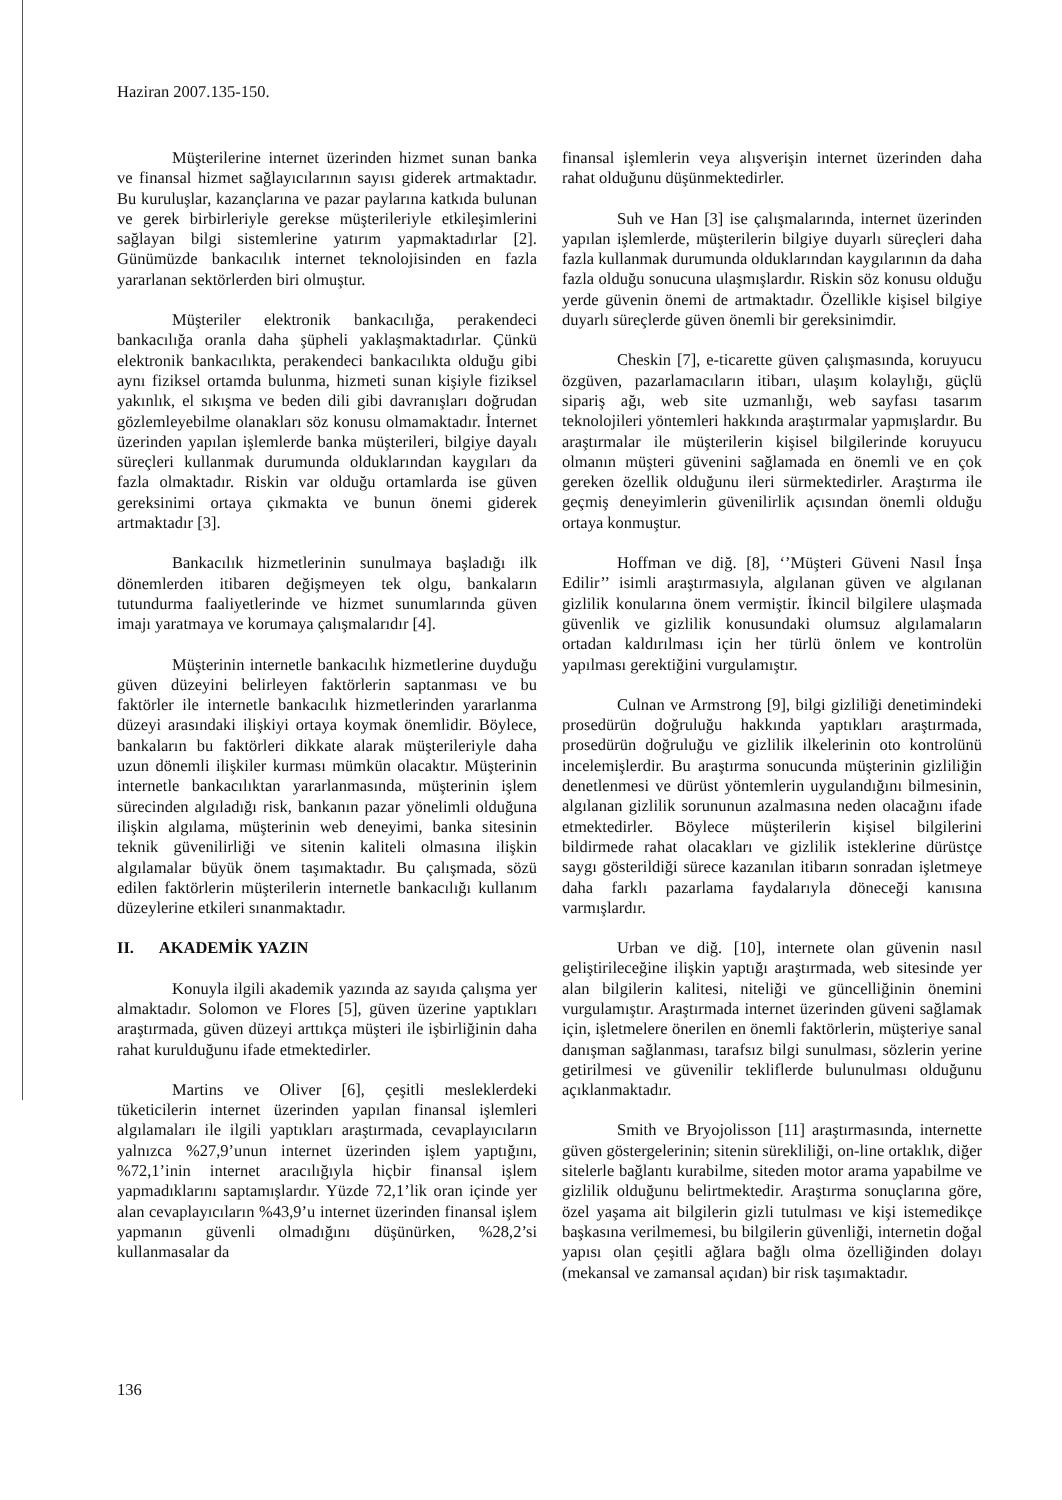Haziran 2007.135-150.
Müşterilerine internet üzerinden hizmet sunan banka ve finansal hizmet sağlayıcılarının sayısı giderek artmaktadır. Bu kuruluşlar, kazançlarına ve pazar paylarına katkıda bulunan ve gerek birbirleriyle gerekse müşterileriyle etkileşimlerini sağlayan bilgi sistemlerine yatırım yapmaktadırlar [2]. Günümüzde bankacılık internet teknolojisinden en fazla yararlanan sektörlerden biri olmuştur.
Müşteriler elektronik bankacılığa, perakendeci bankacılığa oranla daha şüpheli yaklaşmaktadırlar. Çünkü elektronik bankacılıkta, perakendeci bankacılıkta olduğu gibi aynı fiziksel ortamda bulunma, hizmeti sunan kişiyle fiziksel yakınlık, el sıkışma ve beden dili gibi davranışları doğrudan gözlemleyebilme olanakları söz konusu olmamaktadır. İnternet üzerinden yapılan işlemlerde banka müşterileri, bilgiye dayalı süreçleri kullanmak durumunda olduklarından kaygıları da fazla olmaktadır. Riskin var olduğu ortamlarda ise güven gereksinimi ortaya çıkmakta ve bunun önemi giderek artmaktadır [3].
Bankacılık hizmetlerinin sunulmaya başladığı ilk dönemlerden itibaren değişmeyen tek olgu, bankaların tutundurma faaliyetlerinde ve hizmet sunumlarında güven imajı yaratmaya ve korumaya çalışmalarıdır [4].
Müşterinin internetle bankacılık hizmetlerine duyduğu güven düzeyini belirleyen faktörlerin saptanması ve bu faktörler ile internetle bankacılık hizmetlerinden yararlanma düzeyi arasındaki ilişkiyi ortaya koymak önemlidir. Böylece, bankaların bu faktörleri dikkate alarak müşterileriyle daha uzun dönemli ilişkiler kurması mümkün olacaktır. Müşterinin internetle bankacılıktan yararlanmasında, müşterinin işlem sürecinden algıladığı risk, bankanın pazar yönelimli olduğuna ilişkin algılama, müşterinin web deneyimi, banka sitesinin teknik güvenilirliği ve sitenin kaliteli olmasına ilişkin algılamalar büyük önem taşımaktadır. Bu çalışmada, sözü edilen faktörlerin müşterilerin internetle bankacılığı kullanım düzeylerine etkileri sınanmaktadır.
II. AKADEMİK YAZIN
Konuyla ilgili akademik yazında az sayıda çalışma yer almaktadır. Solomon ve Flores [5], güven üzerine yaptıkları araştırmada, güven düzeyi arttıkça müşteri ile işbirliğinin daha rahat kurulduğunu ifade etmektedirler.
Martins ve Oliver [6], çeşitli mesleklerdeki tüketicilerin internet üzerinden yapılan finansal işlemleri algılamaları ile ilgili yaptıkları araştırmada, cevaplayıcıların yalnızca %27,9’unun internet üzerinden işlem yaptığını, %72,1’inin internet aracılığıyla hiçbir finansal işlem yapmadıklarını saptamışlardır. Yüzde 72,1’lik oran içinde yer alan cevaplayıcıların %43,9’u internet üzerinden finansal işlem yapmanın güvenli olmadığını düşünürken, %28,2’si kullanmasalar da
finansal işlemlerin veya alışverişin internet üzerinden daha rahat olduğunu düşünmektedirler.
Suh ve Han [3] ise çalışmalarında, internet üzerinden yapılan işlemlerde, müşterilerin bilgiye duyarlı süreçleri daha fazla kullanmak durumunda olduklarından kaygılarının da daha fazla olduğu sonucuna ulaşmışlardır. Riskin söz konusu olduğu yerde güvenin önemi de artmaktadır. Özellikle kişisel bilgiye duyarlı süreçlerde güven önemli bir gereksinimdir.
Cheskin [7], e-ticarette güven çalışmasında, koruyucu özgüven, pazarlamacıların itibarı, ulaşım kolaylığı, güçlü sipariş ağı, web site uzmanlığı, web sayfası tasarım teknolojileri yöntemleri hakkında araştırmalar yapmışlardır. Bu araştırmalar ile müşterilerin kişisel bilgilerinde koruyucu olmanın müşteri güvenini sağlamada en önemli ve en çok gereken özellik olduğunu ileri sürmektedirler. Araştırma ile geçmiş deneyimlerin güvenilirlik açısından önemli olduğu ortaya konmuştur.
Hoffman ve diğ. [8], ‘’Müşteri Güveni Nasıl İnşa Edilir’’ isimli araştırmasıyla, algılanan güven ve algılanan gizlilik konularına önem vermiştir. İkincil bilgilere ulaşmada güvenlik ve gizlilik konusundaki olumsuz algılamaların ortadan kaldırılması için her türlü önlem ve kontrolün yapılması gerektiğini vurgulamıştır.
Culnan ve Armstrong [9], bilgi gizliliği denetimindeki prosedürün doğruluğu hakkında yaptıkları araştırmada, prosedürün doğruluğu ve gizlilik ilkelerinin oto kontrolünü incelemişlerdir. Bu araştırma sonucunda müşterinin gizliliğin denetlenmesi ve dürüst yöntemlerin uygulandığını bilmesinin, algılanan gizlilik sorununun azalmasına neden olacağını ifade etmektedirler. Böylece müşterilerin kişisel bilgilerini bildirmede rahat olacakları ve gizlilik isteklerine dürüstçe saygı gösterildiği sürece kazanılan itibarın sonradan işletmeye daha farklı pazarlama faydalarıyla döneceği kanısına varmışlardır.
Urban ve diğ. [10], internete olan güvenin nasıl geliştirileceğine ilişkin yaptığı araştırmada, web sitesinde yer alan bilgilerin kalitesi, niteliği ve güncelliğinin önemini vurgulamıştır. Araştırmada internet üzerinden güveni sağlamak için, işletmelere önerilen en önemli faktörlerin, müşteriye sanal danışman sağlanması, tarafsız bilgi sunulması, sözlerin yerine getirilmesi ve güvenilir tekliflerde bulunulması olduğunu açıklanmaktadır.
Smith ve Bryojolisson [11] araştırmasında, internette güven göstergelerinin; sitenin sürekliliği, on-line ortaklık, diğer sitelerle bağlantı kurabilme, siteden motor arama yapabilme ve gizlilik olduğunu belirtmektedir. Araştırma sonuçlarına göre, özel yaşama ait bilgilerin gizli tutulması ve kişi istemedikçe başkasına verilmemesi, bu bilgilerin güvenliği, internetin doğal yapısı olan çeşitli ağlara bağlı olma özelliğinden dolayı (mekansal ve zamansal açıdan) bir risk taşımaktadır.
136